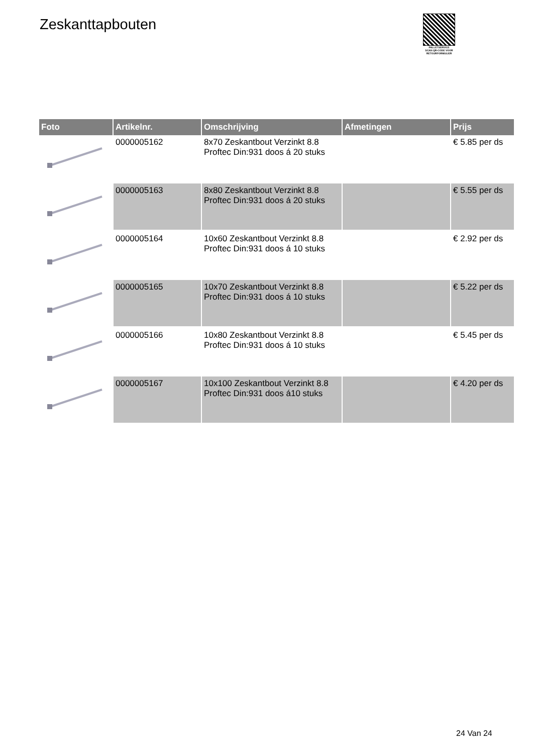Zeskanttapbouten
PALLETSERVICE
SCAN QR-CODE VOOR RETOURFORMULIER
| Foto | Artikelnr. | Omschrijving | Afmetingen | Prijs |
| --- | --- | --- | --- | --- |
| | 0000005162 | 8x70 Zeskantbout Verzinkt 8.8 Proftec Din:931 doos á 20 stuks | | € 5.85 per ds |
| | 0000005163 | 8x80 Zeskantbout Verzinkt 8.8 Proftec Din:931 doos á 20 stuks | | € 5.55 per ds |
| | 0000005164 | 10x60 Zeskantbout Verzinkt 8.8 Proftec Din:931 doos á 10 stuks | | € 2.92 per ds |
| | 0000005165 | 10x70 Zeskantbout Verzinkt 8.8 Proftec Din:931 doos á 10 stuks | | € 5.22 per ds |
| | 0000005166 | 10x80 Zeskantbout Verzinkt 8.8 Proftec Din:931 doos á 10 stuks | | € 5.45 per ds |
| | 0000005167 | 10x100 Zeskantbout Verzinkt 8.8 Proftec Din:931 doos á10 stuks | | € 4.20 per ds |
24 Van 24